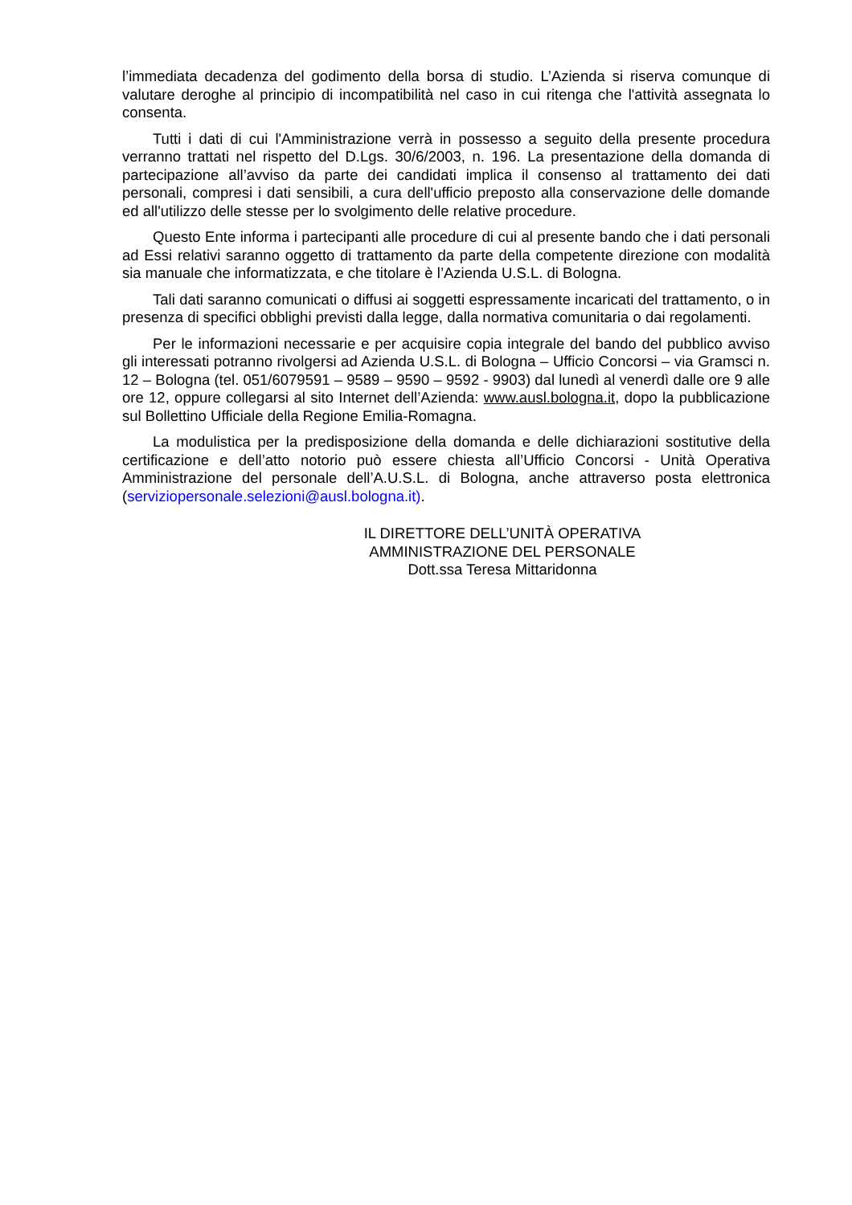l’immediata decadenza del godimento della borsa di studio. L’Azienda si riserva comunque di valutare deroghe al principio di incompatibilità nel caso in cui ritenga che l'attività assegnata lo consenta.
Tutti i dati di cui l'Amministrazione verrà in possesso a seguito della presente procedura verranno trattati nel rispetto del D.Lgs. 30/6/2003, n. 196. La presentazione della domanda di partecipazione all’avviso da parte dei candidati implica il consenso al trattamento dei dati personali, compresi i dati sensibili, a cura dell'ufficio preposto alla conservazione delle domande ed all'utilizzo delle stesse per lo svolgimento delle relative procedure.
Questo Ente informa i partecipanti alle procedure di cui al presente bando che i dati personali ad Essi relativi saranno oggetto di trattamento da parte della competente direzione con modalità sia manuale che informatizzata, e che titolare è l’Azienda U.S.L. di Bologna.
Tali dati saranno comunicati o diffusi ai soggetti espressamente incaricati del trattamento, o in presenza di specifici obblighi previsti dalla legge, dalla normativa comunitaria o dai regolamenti.
Per le informazioni necessarie e per acquisire copia integrale del bando del pubblico avviso gli interessati potranno rivolgersi ad Azienda U.S.L. di Bologna – Ufficio Concorsi – via Gramsci n. 12 – Bologna (tel. 051/6079591 – 9589 – 9590 – 9592 - 9903) dal lunedì al venerdì dalle ore 9 alle ore 12, oppure collegarsi al sito Internet dell’Azienda: www.ausl.bologna.it, dopo la pubblicazione sul Bollettino Ufficiale della Regione Emilia-Romagna.
La modulistica per la predisposizione della domanda e delle dichiarazioni sostitutive della certificazione e dell’atto notorio può essere chiesta all’Ufficio Concorsi - Unità Operativa Amministrazione del personale dell’A.U.S.L. di Bologna, anche attraverso posta elettronica (serviziopersonale.selezioni@ausl.bologna.it).
IL DIRETTORE DELL’UNITÀ OPERATIVA
AMMINISTRAZIONE DEL PERSONALE
Dott.ssa Teresa Mittaridonna